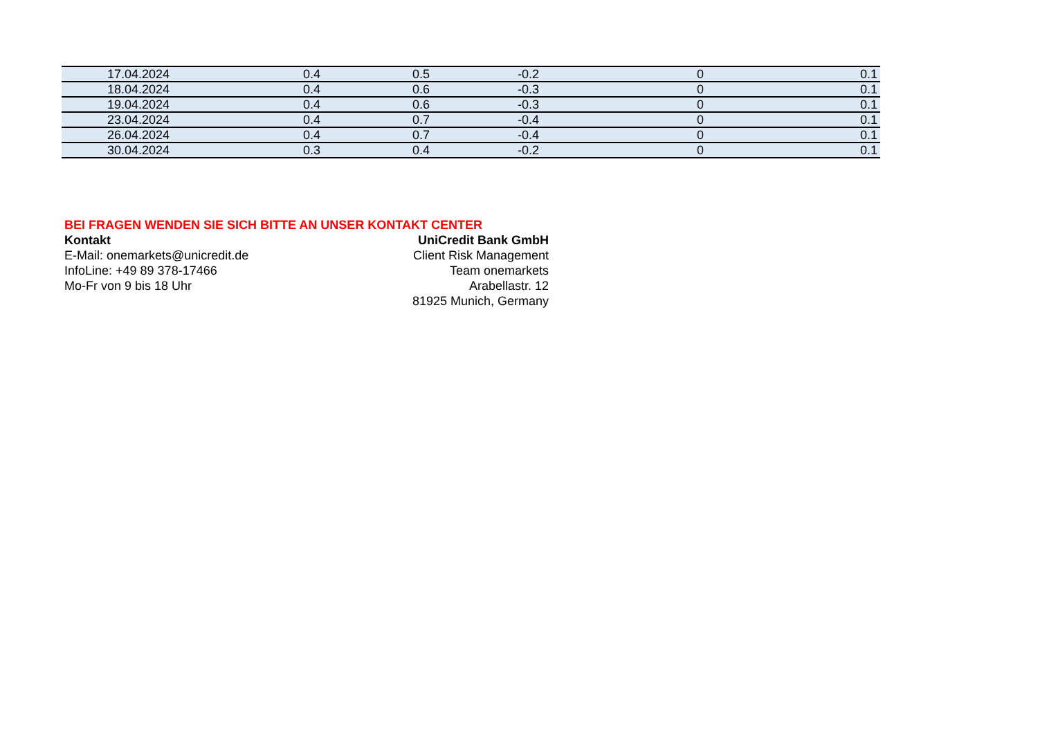| 17.04.2024 | 0.4 | 0.5 | -0.2 | 0 | 0.1 |
| 18.04.2024 | 0.4 | 0.6 | -0.3 | 0 | 0.1 |
| 19.04.2024 | 0.4 | 0.6 | -0.3 | 0 | 0.1 |
| 23.04.2024 | 0.4 | 0.7 | -0.4 | 0 | 0.1 |
| 26.04.2024 | 0.4 | 0.7 | -0.4 | 0 | 0.1 |
| 30.04.2024 | 0.3 | 0.4 | -0.2 | 0 | 0.1 |
BEI FRAGEN WENDEN SIE SICH BITTE AN UNSER KONTAKT CENTER
Kontakt
E-Mail: onemarkets@unicredit.de
InfoLine: +49 89 378-17466
Mo-Fr von 9 bis 18 Uhr
UniCredit Bank GmbH
Client Risk Management
Team onemarkets
Arabellastr. 12
81925 Munich, Germany